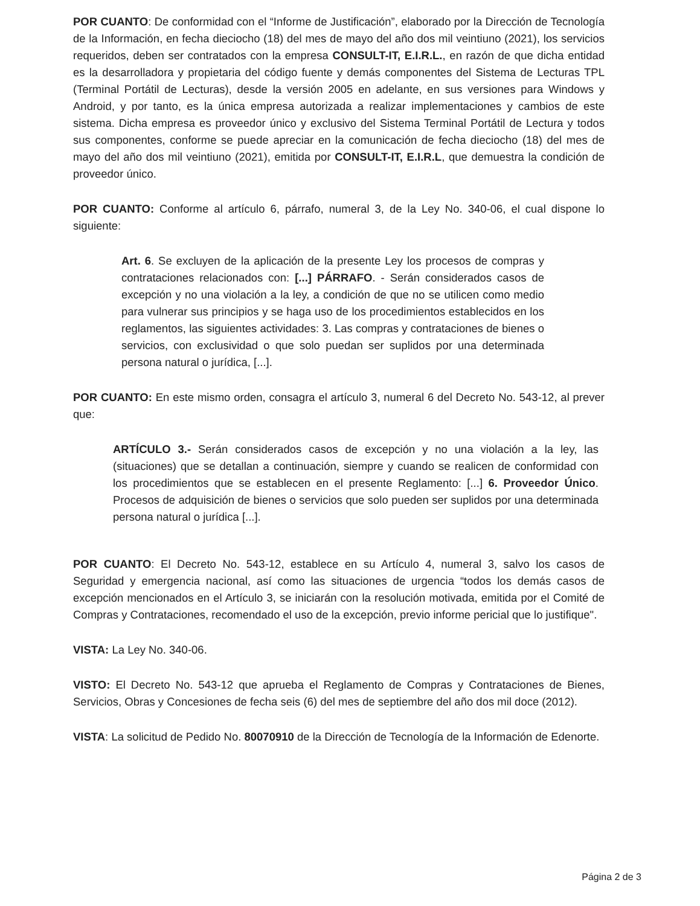POR CUANTO: De conformidad con el “Informe de Justificación”, elaborado por la Dirección de Tecnología de la Información, en fecha dieciocho (18) del mes de mayo del año dos mil veintiuno (2021), los servicios requeridos, deben ser contratados con la empresa CONSULT-IT, E.I.R.L., en razón de que dicha entidad es la desarrolladora y propietaria del código fuente y demás componentes del Sistema de Lecturas TPL (Terminal Portátil de Lecturas), desde la versión 2005 en adelante, en sus versiones para Windows y Android, y por tanto, es la única empresa autorizada a realizar implementaciones y cambios de este sistema. Dicha empresa es proveedor único y exclusivo del Sistema Terminal Portátil de Lectura y todos sus componentes, conforme se puede apreciar en la comunicación de fecha dieciocho (18) del mes de mayo del año dos mil veintiuno (2021), emitida por CONSULT-IT, E.I.R.L, que demuestra la condición de proveedor único.
POR CUANTO: Conforme al artículo 6, párrafo, numeral 3, de la Ley No. 340-06, el cual dispone lo siguiente:
Art. 6. Se excluyen de la aplicación de la presente Ley los procesos de compras y contrataciones relacionados con: [...] PÁRRAFO. - Serán considerados casos de excepción y no una violación a la ley, a condición de que no se utilicen como medio para vulnerar sus principios y se haga uso de los procedimientos establecidos en los reglamentos, las siguientes actividades: 3. Las compras y contrataciones de bienes o servicios, con exclusividad o que solo puedan ser suplidos por una determinada persona natural o jurídica, [...].
POR CUANTO: En este mismo orden, consagra el artículo 3, numeral 6 del Decreto No. 543-12, al prever que:
ARTÍCULO 3.- Serán considerados casos de excepción y no una violación a la ley, las (situaciones) que se detallan a continuación, siempre y cuando se realicen de conformidad con los procedimientos que se establecen en el presente Reglamento: [...] 6. Proveedor Único. Procesos de adquisición de bienes o servicios que solo pueden ser suplidos por una determinada persona natural o jurídica [...].
POR CUANTO: El Decreto No. 543-12, establece en su Artículo 4, numeral 3, salvo los casos de Seguridad y emergencia nacional, así como las situaciones de urgencia “todos los demás casos de excepción mencionados en el Artículo 3, se iniciarán con la resolución motivada, emitida por el Comité de Compras y Contrataciones, recomendado el uso de la excepción, previo informe pericial que lo justifique".
VISTA: La Ley No. 340-06.
VISTO: El Decreto No. 543-12 que aprueba el Reglamento de Compras y Contrataciones de Bienes, Servicios, Obras y Concesiones de fecha seis (6) del mes de septiembre del año dos mil doce (2012).
VISTA: La solicitud de Pedido No. 80070910 de la Dirección de Tecnología de la Información de Edenorte.
Página 2 de 3